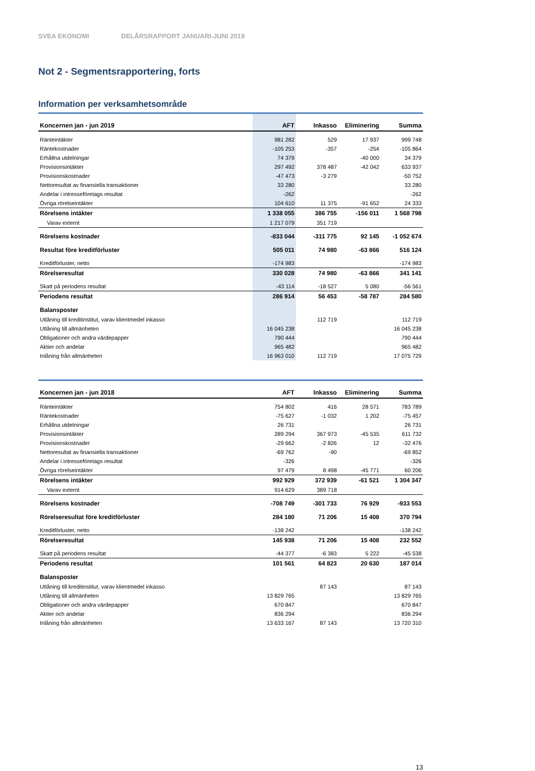SVEA EKONOMI DELÅRSRAPPORT JANUARI-JUNI 2019
Not 2 - Segmentsrapportering, forts
Information per verksamhetsområde
| Koncernen jan - jun 2019 | AFT | Inkasso | Eliminering | Summa |
| --- | --- | --- | --- | --- |
| Ränteintäkter | 981 282 | 529 | 17 937 | 999 748 |
| Räntekostnader | -105 253 | -357 | -254 | -105 864 |
| Erhållna utdelningar | 74 379 | | -40 000 | 34 379 |
| Provisionsintäkter | 297 492 | 378 487 | -42 042 | 633 937 |
| Provisionskostnader | -47 473 | -3 279 | | -50 752 |
| Nettoresultat av finansiella transaktioner | 33 280 | | | 33 280 |
| Andelar i intresseföretags resultat | -262 | | | -262 |
| Övriga rörelseintäkter | 104 610 | 11 375 | -91 652 | 24 333 |
| Rörelsens intäkter | 1 338 055 | 386 755 | -156 011 | 1 568 798 |
| Varav externt | 1 217 079 | 351 719 | | |
| Rörelsens kostnader | -833 044 | -311 775 | 92 145 | -1 052 674 |
| Resultat före kreditförluster | 505 011 | 74 980 | -63 866 | 516 124 |
| Kreditförluster, netto | -174 983 | | | -174 983 |
| Rörelseresultat | 330 028 | 74 980 | -63 866 | 341 141 |
| Skatt på periodens resultat | -43 114 | -18 527 | 5 080 | -56 561 |
| Periodens resultat | 286 914 | 56 453 | -58 787 | 284 580 |
| Balansposter | | | | |
| Utlåning till kreditinstitut, varav klientmedel inkasso | | 112 719 | | 112 719 |
| Utlåning till allmänheten | 16 045 238 | | | 16 045 238 |
| Obligationer och andra värdepapper | 790 444 | | | 790 444 |
| Aktier och andelar | 965 482 | | | 965 482 |
| Inlåning från allmänheten | 16 963 010 | 112 719 | | 17 075 729 |
| Koncernen jan - jun 2018 | AFT | Inkasso | Eliminering | Summa |
| --- | --- | --- | --- | --- |
| Ränteintäkter | 754 802 | 416 | 28 571 | 783 789 |
| Räntekostnader | -75 627 | -1 032 | 1 202 | -75 457 |
| Erhållna utdelningar | 26 731 | | | 26 731 |
| Provisionsintäkter | 289 294 | 367 973 | -45 535 | 611 732 |
| Provisionskostnader | -29 662 | -2 826 | 12 | -32 476 |
| Nettoresultat av finansiella transaktioner | -69 762 | -90 | | -69 852 |
| Andelar i intresseföretags resultat | -326 | | | -326 |
| Övriga rörelseintäkter | 97 479 | 8 498 | -45 771 | 60 206 |
| Rörelsens intäkter | 992 929 | 372 939 | -61 521 | 1 304 347 |
| Varav externt | 914 629 | 389 718 | | |
| Rörelsens kostnader | -708 749 | -301 733 | 76 929 | -933 553 |
| Rörelseresultat före kreditförluster | 284 180 | 71 206 | 15 408 | 370 794 |
| Kreditförluster, netto | -138 242 | | | -138 242 |
| Rörelseresultat | 145 938 | 71 206 | 15 408 | 232 552 |
| Skatt på periodens resultat | -44 377 | -6 383 | 5 222 | -45 538 |
| Periodens resultat | 101 561 | 64 823 | 20 630 | 187 014 |
| Balansposter | | | | |
| Utlåning till kreditinstitut, varav klientmedel inkasso | | 87 143 | | 87 143 |
| Utlåning till allmänheten | 13 829 765 | | | 13 829 765 |
| Obligationer och andra värdepapper | 670 847 | | | 670 847 |
| Aktier och andelar | 836 294 | | | 836 294 |
| Inlåning från allmänheten | 13 633 167 | 87 143 | | 13 720 310 |
13